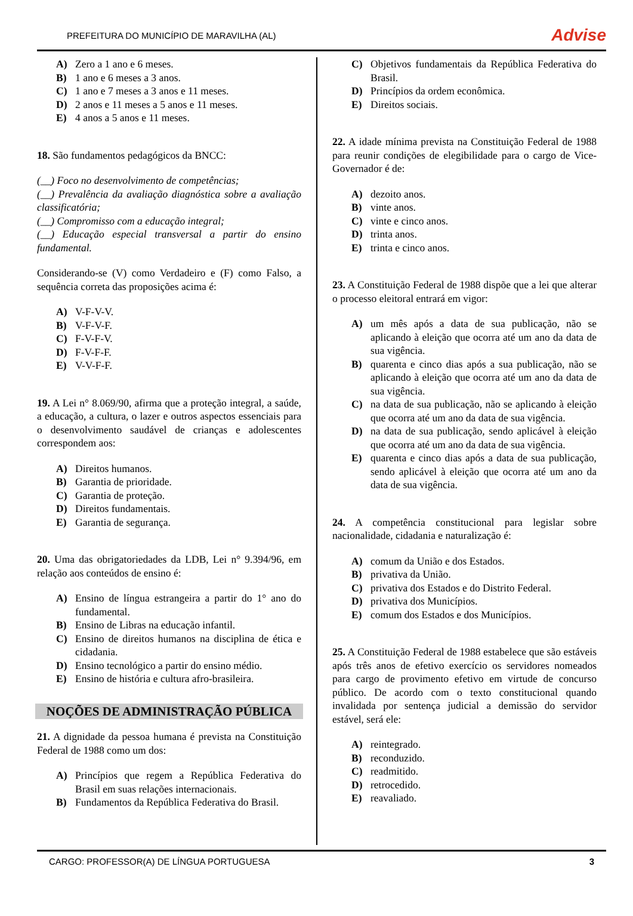PREFEITURA DO MUNICÍPIO DE MARAVILHA (AL) Advise
A) Zero a 1 ano e 6 meses.
B) 1 ano e 6 meses a 3 anos.
C) 1 ano e 7 meses a 3 anos e 11 meses.
D) 2 anos e 11 meses a 5 anos e 11 meses.
E) 4 anos a 5 anos e 11 meses.
18. São fundamentos pedagógicos da BNCC:
(__) Foco no desenvolvimento de competências;
(__) Prevalência da avaliação diagnóstica sobre a avaliação classificatória;
(__) Compromisso com a educação integral;
(__) Educação especial transversal a partir do ensino fundamental.
Considerando-se (V) como Verdadeiro e (F) como Falso, a sequência correta das proposições acima é:
A) V-F-V-V.
B) V-F-V-F.
C) F-V-F-V.
D) F-V-F-F.
E) V-V-F-F.
19. A Lei n° 8.069/90, afirma que a proteção integral, a saúde, a educação, a cultura, o lazer e outros aspectos essenciais para o desenvolvimento saudável de crianças e adolescentes correspondem aos:
A) Direitos humanos.
B) Garantia de prioridade.
C) Garantia de proteção.
D) Direitos fundamentais.
E) Garantia de segurança.
20. Uma das obrigatoriedades da LDB, Lei n° 9.394/96, em relação aos conteúdos de ensino é:
A) Ensino de língua estrangeira a partir do 1° ano do fundamental.
B) Ensino de Libras na educação infantil.
C) Ensino de direitos humanos na disciplina de ética e cidadania.
D) Ensino tecnológico a partir do ensino médio.
E) Ensino de história e cultura afro-brasileira.
NOÇÕES DE ADMINISTRAÇÃO PÚBLICA
21. A dignidade da pessoa humana é prevista na Constituição Federal de 1988 como um dos:
A) Princípios que regem a República Federativa do Brasil em suas relações internacionais.
B) Fundamentos da República Federativa do Brasil.
C) Objetivos fundamentais da República Federativa do Brasil.
D) Princípios da ordem econômica.
E) Direitos sociais.
22. A idade mínima prevista na Constituição Federal de 1988 para reunir condições de elegibilidade para o cargo de Vice-Governador é de:
A) dezoito anos.
B) vinte anos.
C) vinte e cinco anos.
D) trinta anos.
E) trinta e cinco anos.
23. A Constituição Federal de 1988 dispõe que a lei que alterar o processo eleitoral entrará em vigor:
A) um mês após a data de sua publicação, não se aplicando à eleição que ocorra até um ano da data de sua vigência.
B) quarenta e cinco dias após a sua publicação, não se aplicando à eleição que ocorra até um ano da data de sua vigência.
C) na data de sua publicação, não se aplicando à eleição que ocorra até um ano da data de sua vigência.
D) na data de sua publicação, sendo aplicável à eleição que ocorra até um ano da data de sua vigência.
E) quarenta e cinco dias após a data de sua publicação, sendo aplicável à eleição que ocorra até um ano da data de sua vigência.
24. A competência constitucional para legislar sobre nacionalidade, cidadania e naturalização é:
A) comum da União e dos Estados.
B) privativa da União.
C) privativa dos Estados e do Distrito Federal.
D) privativa dos Municípios.
E) comum dos Estados e dos Municípios.
25. A Constituição Federal de 1988 estabelece que são estáveis após três anos de efetivo exercício os servidores nomeados para cargo de provimento efetivo em virtude de concurso público. De acordo com o texto constitucional quando invalidada por sentença judicial a demissão do servidor estável, será ele:
A) reintegrado.
B) reconduzido.
C) readmitido.
D) retrocedido.
E) reavaliado.
CARGO: PROFESSOR(A) DE LÍNGUA PORTUGUESA 3